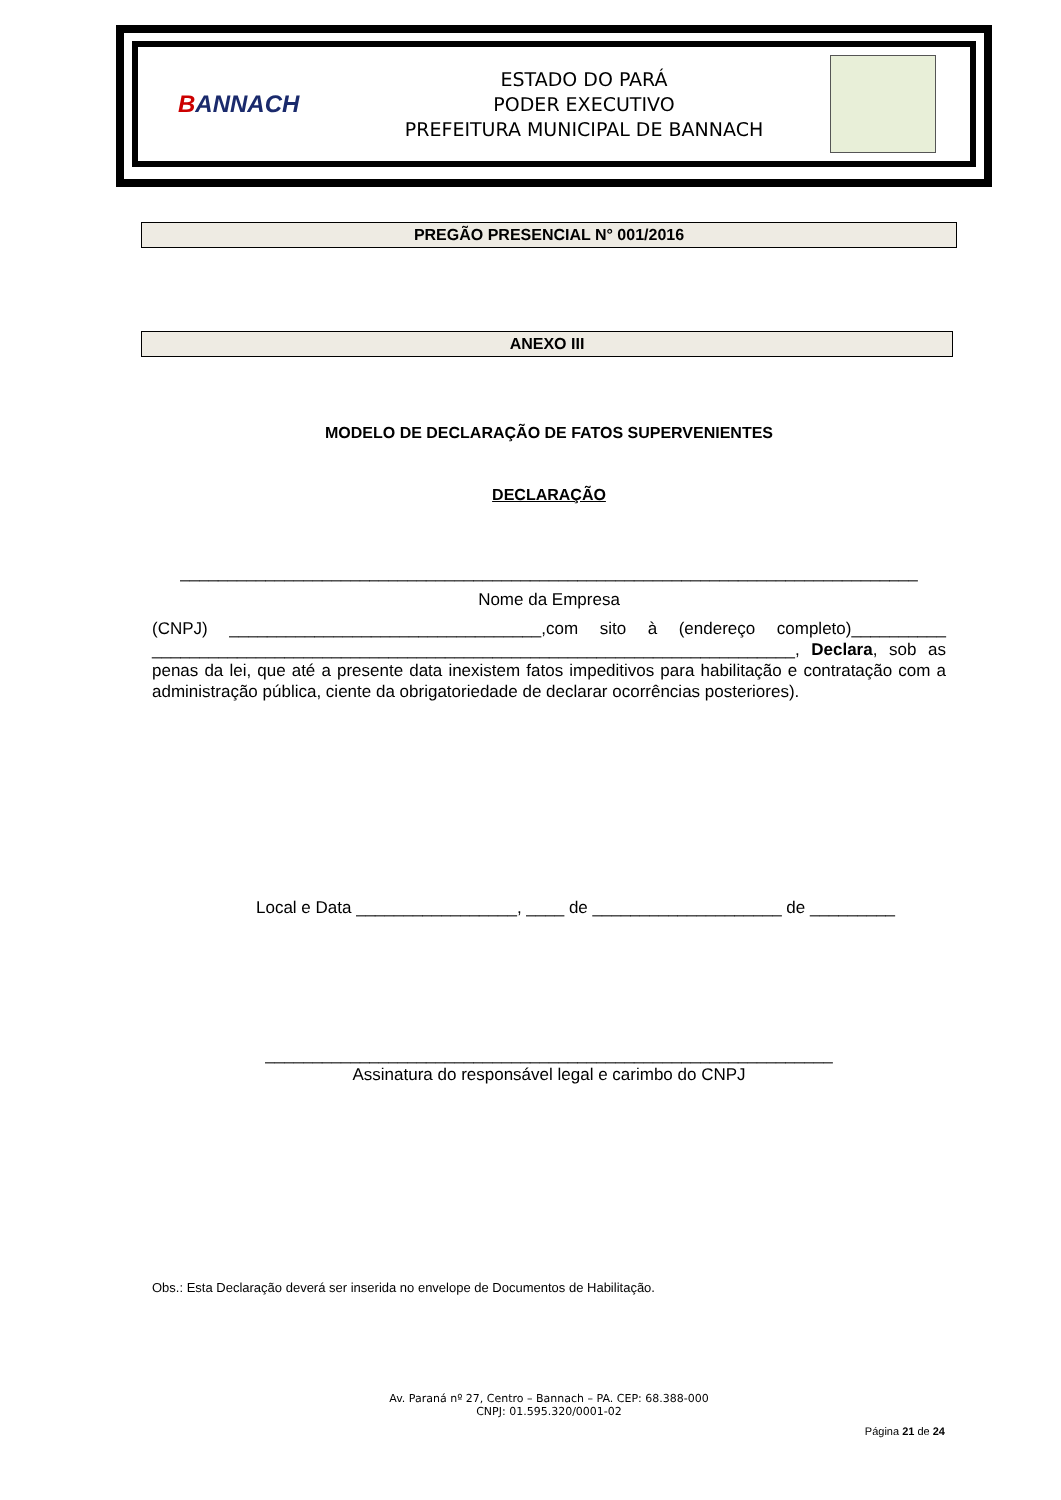BANNACH
ESTADO DO PARÁ
PODER EXECUTIVO
PREFEITURA MUNICIPAL DE BANNACH
PREGÃO PRESENCIAL N° 001/2016
ANEXO III
MODELO DE DECLARAÇÃO DE FATOS SUPERVENIENTES
DECLARAÇÃO
______________________________________________________________________________
Nome da Empresa
(CNPJ) _________________________________,com sito à (endereço completo)__________ ____________________________________________________________________, Declara, sob as penas da lei, que até a presente data inexistem fatos impeditivos para habilitação e contratação com a administração pública, ciente da obrigatoriedade de declarar ocorrências posteriores).
Local e Data _________________, ____ de ____________________ de _________
____________________________________________________________
Assinatura do responsável legal e carimbo do CNPJ
Obs.: Esta Declaração deverá ser inserida no envelope de Documentos de Habilitação.
Av. Paraná nº 27, Centro – Bannach – PA. CEP: 68.388-000
CNPJ: 01.595.320/0001-02
Página 21 de 24